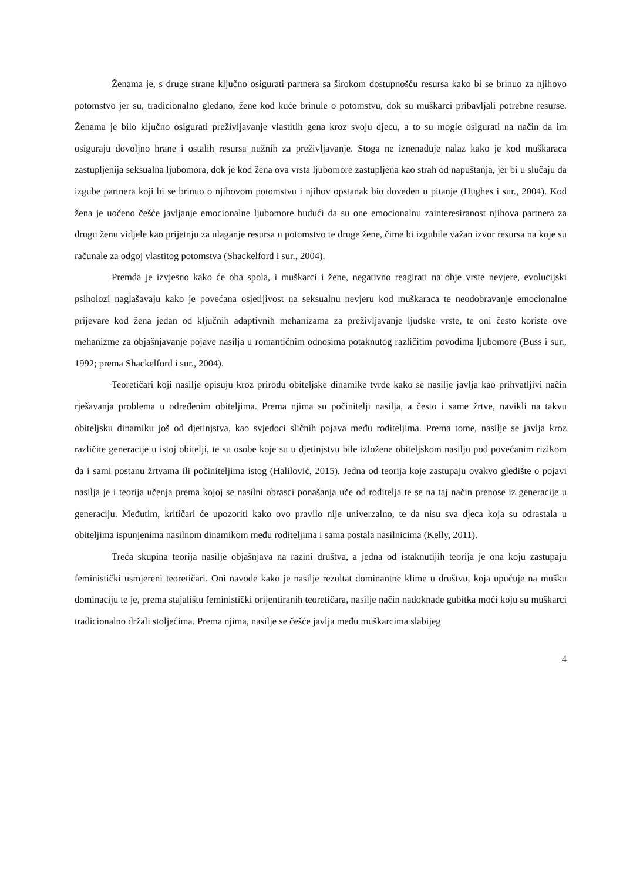Ženama je, s druge strane ključno osigurati partnera sa širokom dostupnošću resursa kako bi se brinuo za njihovo potomstvo jer su, tradicionalno gledano, žene kod kuće brinule o potomstvu, dok su muškarci pribavljali potrebne resurse. Ženama je bilo ključno osigurati preživljavanje vlastitih gena kroz svoju djecu, a to su mogle osigurati na način da im osiguraju dovoljno hrane i ostalih resursa nužnih za preživljavanje. Stoga ne iznenađuje nalaz kako je kod muškaraca zastupljenija seksualna ljubomora, dok je kod žena ova vrsta ljubomore zastupljena kao strah od napuštanja, jer bi u slučaju da izgube partnera koji bi se brinuo o njihovom potomstvu i njihov opstanak bio doveden u pitanje (Hughes i sur., 2004). Kod žena je uočeno češće javljanje emocionalne ljubomore budući da su one emocionalnu zainteresiranost njihova partnera za drugu ženu vidjele kao prijetnju za ulaganje resursa u potomstvo te druge žene, čime bi izgubile važan izvor resursa na koje su računale za odgoj vlastitog potomstva (Shackelford i sur., 2004).
Premda je izvjesno kako će oba spola, i muškarci i žene, negativno reagirati na obje vrste nevjere, evolucijski psiholozi naglašavaju kako je povećana osjetljivost na seksualnu nevjeru kod muškaraca te neodobravanje emocionalne prijevare kod žena jedan od ključnih adaptivnih mehanizama za preživljavanje ljudske vrste, te oni često koriste ove mehanizme za objašnjavanje pojave nasilja u romantičnim odnosima potaknutog različitim povodima ljubomore (Buss i sur., 1992; prema Shackelford i sur., 2004).
Teoretičari koji nasilje opisuju kroz prirodu obiteljske dinamike tvrde kako se nasilje javlja kao prihvatljivi način rješavanja problema u određenim obiteljima. Prema njima su počinitelji nasilja, a često i same žrtve, navikli na takvu obiteljsku dinamiku još od djetinjstva, kao svjedoci sličnih pojava među roditeljima. Prema tome, nasilje se javlja kroz različite generacije u istoj obitelji, te su osobe koje su u djetinjstvu bile izložene obiteljskom nasilju pod povećanim rizikom da i sami postanu žrtvama ili počiniteljima istog (Halilović, 2015). Jedna od teorija koje zastupaju ovakvo gledište o pojavi nasilja je i teorija učenja prema kojoj se nasilni obrasci ponašanja uče od roditelja te se na taj način prenose iz generacije u generaciju. Međutim, kritičari će upozoriti kako ovo pravilo nije univerzalno, te da nisu sva djeca koja su odrastala u obiteljima ispunjenima nasilnom dinamikom među roditeljima i sama postala nasilnicima (Kelly, 2011).
Treća skupina teorija nasilje objašnjava na razini društva, a jedna od istaknutijih teorija je ona koju zastupaju feministički usmjereni teoretičari. Oni navode kako je nasilje rezultat dominantne klime u društvu, koja upućuje na mušku dominaciju te je, prema stajalištu feministički orijentiranih teoretičara, nasilje način nadoknade gubitka moći koju su muškarci tradicionalno držali stoljećima. Prema njima, nasilje se češće javlja među muškarcima slabijeg
4